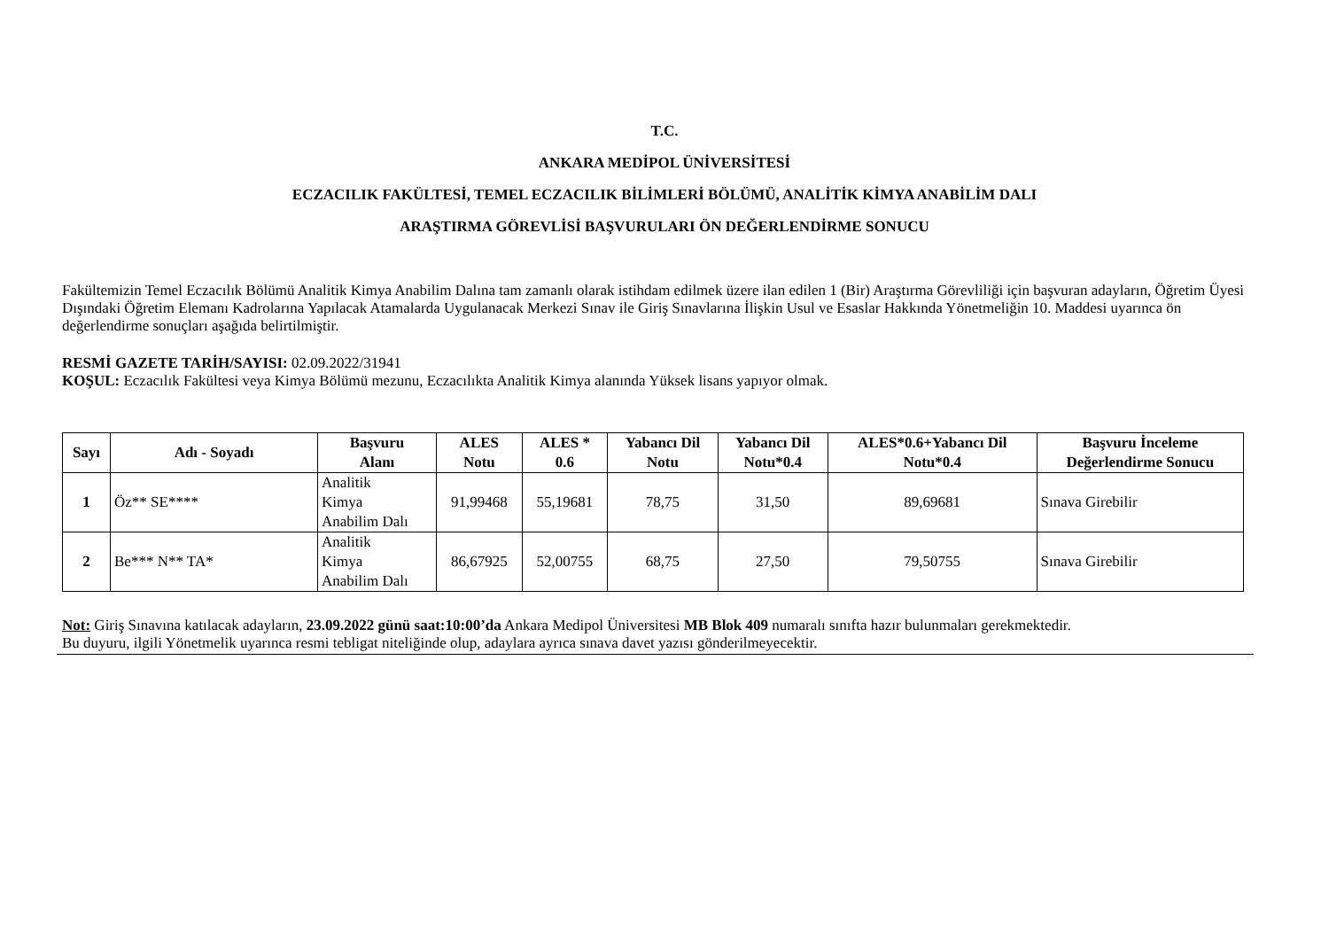T.C.
ANKARA MEDİPOL ÜNİVERSİTESİ
ECZACILIK FAKÜLTESİ, TEMEL ECZACILIK BİLİMLERİ BÖLÜMÜ, ANALİTİK KİMYA ANABİLİM DALI
ARAŞTIRMA GÖREVLİSİ BAŞVURULARI ÖN DEĞERLENDİRME SONUCU
Fakültemizin Temel Eczacılık Bölümü Analitik Kimya Anabilim Dalına tam zamanlı olarak istihdam edilmek üzere ilan edilen 1 (Bir) Araştırma Görevliliği için başvuran adayların, Öğretim Üyesi Dışındaki Öğretim Elemanı Kadrolarına Yapılacak Atamalarda Uygulanacak Merkezi Sınav ile Giriş Sınavlarına İlişkin Usul ve Esaslar Hakkında Yönetmeliğin 10. Maddesi uyarınca ön değerlendirme sonuçları aşağıda belirtilmiştir.
RESMİ GAZETE TARİH/SAYISI: 02.09.2022/31941
KOŞUL: Eczacılık Fakültesi veya Kimya Bölümü mezunu, Eczacılıkta Analitik Kimya alanında Yüksek lisans yapıyor olmak.
| Sayı | Adı - Soyadı | Başvuru Alanı | ALES Notu | ALES * 0.6 | Yabancı Dil Notu | Yabancı Dil Notu*0.4 | ALES*0.6+Yabancı Dil Notu*0.4 | Başvuru İnceleme Değerlendirme Sonucu |
| --- | --- | --- | --- | --- | --- | --- | --- | --- |
| 1 | Öz** SE**** | Analitik Kimya Anabilim Dalı | 91,99468 | 55,19681 | 78,75 | 31,50 | 89,69681 | Sınava Girebilir |
| 2 | Be*** N** TA* | Analitik Kimya Anabilim Dalı | 86,67925 | 52,00755 | 68,75 | 27,50 | 79,50755 | Sınava Girebilir |
Not: Giriş Sınavına katılacak adayların, 23.09.2022 günü saat:10:00’da Ankara Medipol Üniversitesi MB Blok 409 numaralı sınıfta hazır bulunmaları gerekmektedir.
Bu duyuru, ilgili Yönetmelik uyarınca resmi tebligat niteliğinde olup, adaylara ayrıca sınava davet yazısı gönderilmeyecektir.